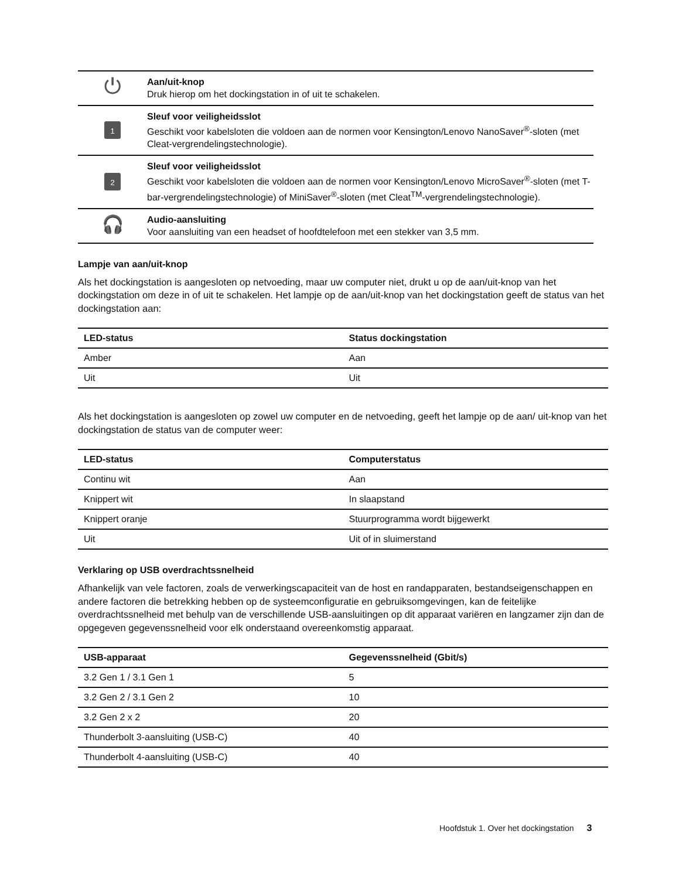| ⏻ | Aan/uit-knop Druk hierop om het dockingstation in of uit te schakelen. |
| 1 | Sleuf voor veiligheidsslot Geschikt voor kabelsloten die voldoen aan de normen voor Kensington/Lenovo NanoSaver<sup>®</sup>-sloten (met Cleat-vergrendelingstechnologie). |
| 2 | Sleuf voor veiligheidsslot Geschikt voor kabelsloten die voldoen aan de normen voor Kensington/Lenovo MicroSaver<sup>®</sup>-sloten (met T-bar-vergrendelingstechnologie) of MiniSaver<sup>®</sup>-sloten (met Cleat<sup>TM</sup>-vergrendelingstechnologie). |
| 🎧 | Audio-aansluiting Voor aansluiting van een headset of hoofdtelefoon met een stekker van 3,5 mm. |
Lampje van aan/uit-knop
Als het dockingstation is aangesloten op netvoeding, maar uw computer niet, drukt u op de aan/uit-knop van het dockingstation om deze in of uit te schakelen. Het lampje op de aan/uit-knop van het dockingstation geeft de status van het dockingstation aan:
| LED-status | Status dockingstation |
| --- | --- |
| Amber | Aan |
| Uit | Uit |
Als het dockingstation is aangesloten op zowel uw computer en de netvoeding, geeft het lampje op de aan/ uit-knop van het dockingstation de status van de computer weer:
| LED-status | Computerstatus |
| --- | --- |
| Continu wit | Aan |
| Knippert wit | In slaapstand |
| Knippert oranje | Stuurprogramma wordt bijgewerkt |
| Uit | Uit of in sluimerstand |
Verklaring op USB overdrachtssnelheid
Afhankelijk van vele factoren, zoals de verwerkingscapaciteit van de host en randapparaten, bestandseigenschappen en andere factoren die betrekking hebben op de systeemconfiguratie en gebruiksomgevingen, kan de feitelijke overdrachtssnelheid met behulp van de verschillende USB-aansluitingen op dit apparaat variëren en langzamer zijn dan de opgegeven gegevenssnelheid voor elk onderstaand overeenkomstig apparaat.
| USB-apparaat | Gegevenssnelheid (Gbit/s) |
| --- | --- |
| 3.2 Gen 1 / 3.1 Gen 1 | 5 |
| 3.2 Gen 2 / 3.1 Gen 2 | 10 |
| 3.2 Gen 2 x 2 | 20 |
| Thunderbolt 3-aansluiting (USB-C) | 40 |
| Thunderbolt 4-aansluiting (USB-C) | 40 |
Hoofdstuk 1. Over het dockingstation 3